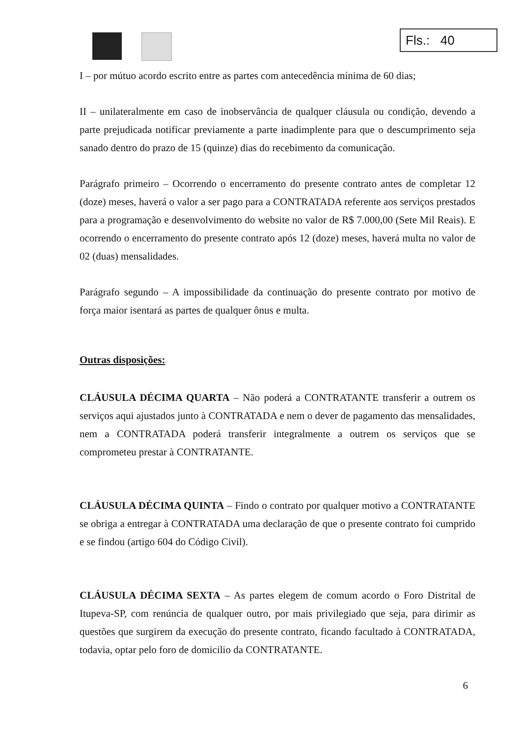Fls.: 40
I – por mútuo acordo escrito entre as partes com antecedência mínima de 60 dias;
II – unilateralmente em caso de inobservância de qualquer cláusula ou condição, devendo a parte prejudicada notificar previamente a parte inadimplente para que o descumprimento seja sanado dentro do prazo de 15 (quinze) dias do recebimento da comunicação.
Parágrafo primeiro – Ocorrendo o encerramento do presente contrato antes de completar 12 (doze) meses, haverá o valor a ser pago para a CONTRATADA referente aos serviços prestados para a programação e desenvolvimento do website no valor de R$ 7.000,00 (Sete Mil Reais). E ocorrendo o encerramento do presente contrato após 12 (doze) meses, haverá multa no valor de 02 (duas) mensalidades.
Parágrafo segundo – A impossibilidade da continuação do presente contrato por motivo de força maior isentará as partes de qualquer ônus e multa.
Outras disposições:
CLÁUSULA DÉCIMA QUARTA – Não poderá a CONTRATANTE transferir a outrem os serviços aqui ajustados junto à CONTRATADA e nem o dever de pagamento das mensalidades, nem a CONTRATADA poderá transferir integralmente a outrem os serviços que se comprometeu prestar à CONTRATANTE.
CLÁUSULA DÉCIMA QUINTA – Findo o contrato por qualquer motivo a CONTRATANTE se obriga a entregar à CONTRATADA uma declaração de que o presente contrato foi cumprido e se findou (artigo 604 do Código Civil).
CLÁUSULA DÉCIMA SEXTA – As partes elegem de comum acordo o Foro Distrital de Itupeva-SP, com renúncia de qualquer outro, por mais privilegiado que seja, para dirimir as questões que surgirem da execução do presente contrato, ficando facultado à CONTRATADA, todavia, optar pelo foro de domicilio da CONTRATANTE.
6